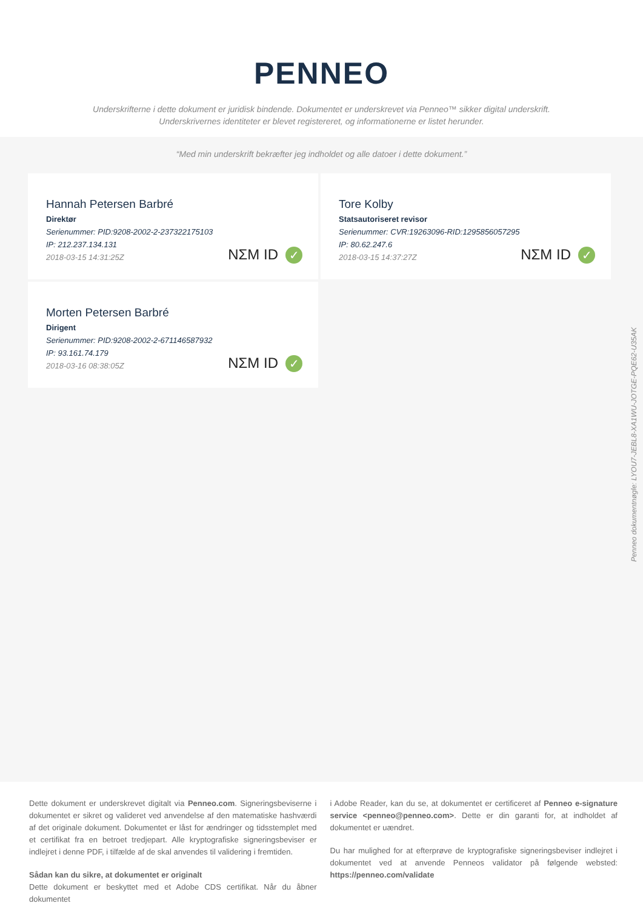PENNEO
Underskrifterne i dette dokument er juridisk bindende. Dokumentet er underskrevet via Penneo™ sikker digital underskrift.
Underskrivernes identiteter er blevet registereret, og informationerne er listet herunder.
“Med min underskrift bekræfter jeg indholdet og alle datoer i dette dokument.”
Hannah Petersen Barbré
Direktør
Serienummer: PID:9208-2002-2-237322175103
IP: 212.237.134.131
2018-03-15 14:31:25Z
NΣM ID ✓
Tore Kolby
Statsautoriseret revisor
Serienummer: CVR:19263096-RID:1295856057295
IP: 80.62.247.6
2018-03-15 14:37:27Z
NΣM ID ✓
Morten Petersen Barbré
Dirigent
Serienummer: PID:9208-2002-2-671146587932
IP: 93.161.74.179
2018-03-16 08:38:05Z
NΣM ID ✓
Penneo dokumentnøgle: LYOU7-JEBL8-XA1WU-JOTGE-PQE62-U35AK
Dette dokument er underskrevet digitalt via Penneo.com. Signeringsbeviserne i dokumentet er sikret og valideret ved anvendelse af den matematiske hashværdi af det originale dokument. Dokumentet er låst for ændringer og tidsstemplet med et certifikat fra en betroet tredjepart. Alle kryptografiske signeringsbeviser er indlejret i denne PDF, i tilfælde af de skal anvendes til validering i fremtiden.
Sådan kan du sikre, at dokumentet er originalt
Dette dokument er beskyttet med et Adobe CDS certifikat. Når du åbner dokumentet
i Adobe Reader, kan du se, at dokumentet er certificeret af Penneo e-signature service <penneo@penneo.com>. Dette er din garanti for, at indholdet af dokumentet er uændret.
Du har mulighed for at efterprøve de kryptografiske signeringsbeviser indlejret i dokumentet ved at anvende Penneos validator på følgende websted: https://penneo.com/validate